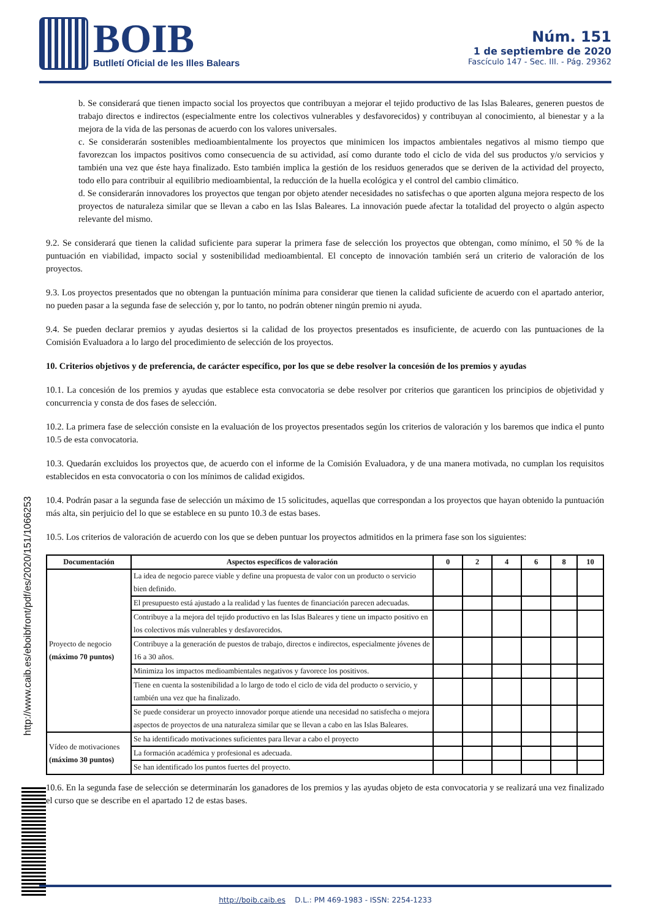BOIB
Butlletí Oficial de les Illes Balears
Núm. 151
1 de septiembre de 2020
Fascículo 147 - Sec. III. - Pág. 29362
b. Se considerará que tienen impacto social los proyectos que contribuyan a mejorar el tejido productivo de las Islas Baleares, generen puestos de trabajo directos e indirectos (especialmente entre los colectivos vulnerables y desfavorecidos) y contribuyan al conocimiento, al bienestar y a la mejora de la vida de las personas de acuerdo con los valores universales.
c. Se considerarán sostenibles medioambientalmente los proyectos que minimicen los impactos ambientales negativos al mismo tiempo que favorezcan los impactos positivos como consecuencia de su actividad, así como durante todo el ciclo de vida del sus productos y/o servicios y también una vez que éste haya finalizado. Esto también implica la gestión de los residuos generados que se deriven de la actividad del proyecto, todo ello para contribuir al equilibrio medioambiental, la reducción de la huella ecológica y el control del cambio climático.
d. Se considerarán innovadores los proyectos que tengan por objeto atender necesidades no satisfechas o que aporten alguna mejora respecto de los proyectos de naturaleza similar que se llevan a cabo en las Islas Baleares. La innovación puede afectar la totalidad del proyecto o algún aspecto relevante del mismo.
9.2. Se considerará que tienen la calidad suficiente para superar la primera fase de selección los proyectos que obtengan, como mínimo, el 50 % de la puntuación en viabilidad, impacto social y sostenibilidad medioambiental. El concepto de innovación también será un criterio de valoración de los proyectos.
9.3. Los proyectos presentados que no obtengan la puntuación mínima para considerar que tienen la calidad suficiente de acuerdo con el apartado anterior, no pueden pasar a la segunda fase de selección y, por lo tanto, no podrán obtener ningún premio ni ayuda.
9.4. Se pueden declarar premios y ayudas desiertos si la calidad de los proyectos presentados es insuficiente, de acuerdo con las puntuaciones de la Comisión Evaluadora a lo largo del procedimiento de selección de los proyectos.
10. Criterios objetivos y de preferencia, de carácter específico, por los que se debe resolver la concesión de los premios y ayudas
10.1. La concesión de los premios y ayudas que establece esta convocatoria se debe resolver por criterios que garanticen los principios de objetividad y concurrencia y consta de dos fases de selección.
10.2. La primera fase de selección consiste en la evaluación de los proyectos presentados según los criterios de valoración y los baremos que indica el punto 10.5 de esta convocatoria.
10.3. Quedarán excluidos los proyectos que, de acuerdo con el informe de la Comisión Evaluadora, y de una manera motivada, no cumplan los requisitos establecidos en esta convocatoria o con los mínimos de calidad exigidos.
10.4. Podrán pasar a la segunda fase de selección un máximo de 15 solicitudes, aquellas que correspondan a los proyectos que hayan obtenido la puntuación más alta, sin perjuicio del lo que se establece en su punto 10.3 de estas bases.
10.5. Los criterios de valoración de acuerdo con los que se deben puntuar los proyectos admitidos en la primera fase son los siguientes:
| Documentación | Aspectos específicos de valoración | 0 | 2 | 4 | 6 | 8 | 10 |
| --- | --- | --- | --- | --- | --- | --- | --- |
| Proyecto de negocio (máximo 70 puntos) | La idea de negocio parece viable y define una propuesta de valor con un producto o servicio bien definido. | | | | | | |
| | El presupuesto está ajustado a la realidad y las fuentes de financiación parecen adecuadas. | | | | | | |
| | Contribuye a la mejora del tejido productivo en las Islas Baleares y tiene un impacto positivo en los colectivos más vulnerables y desfavorecidos. | | | | | | |
| | Contribuye a la generación de puestos de trabajo, directos e indirectos, especialmente jóvenes de 16 a 30 años. | | | | | | |
| | Minimiza los impactos medioambientales negativos y favorece los positivos. | | | | | | |
| | Tiene en cuenta la sostenibilidad a lo largo de todo el ciclo de vida del producto o servicio, y también una vez que ha finalizado. | | | | | | |
| | Se puede considerar un proyecto innovador porque atiende una necesidad no satisfecha o mejora aspectos de proyectos de una naturaleza similar que se llevan a cabo en las Islas Baleares. | | | | | | |
| Vídeo de motivaciones (máximo 30 puntos) | Se ha identificado motivaciones suficientes para llevar a cabo el proyecto | | | | | | |
| | La formación académica y profesional es adecuada. | | | | | | |
| | Se han identificado los puntos fuertes del proyecto. | | | | | | |
10.6. En la segunda fase de selección se determinarán los ganadores de los premios y las ayudas objeto de esta convocatoria y se realizará una vez finalizado el curso que se describe en el apartado 12 de estas bases.
http://www.caib.es/eboibfront/pdf/es/2020/151/1066253
http://boib.caib.es D.L.: PM 469-1983 - ISSN: 2254-1233